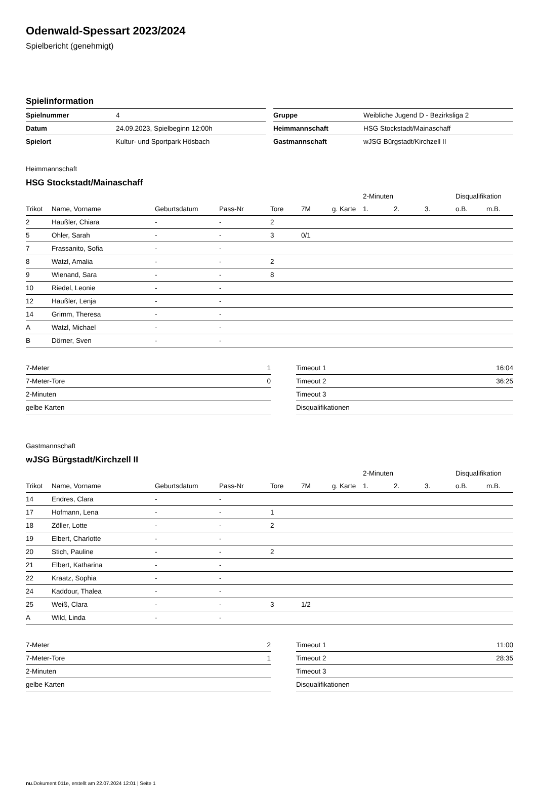Odenwald-Spessart 2023/2024
Spielbericht (genehmigt)
Spielinformation
| Spielnummer | 4 |
| Datum | 24.09.2023, Spielbeginn 12:00h |
| Spielort | Kultur- und Sportpark Hösbach |
| Gruppe | Weibliche Jugend D - Bezirksliga 2 |
| Heimmannschaft | HSG Stockstadt/Mainaschaff |
| Gastmannschaft | wJSG Bürgstadt/Kirchzell II |
Heimmannschaft
HSG Stockstadt/Mainaschaff
| | | | | | | | 2-Minuten | | | Disqualifikation | |
| --- | --- | --- | --- | --- | --- | --- | --- | --- | --- | --- | --- |
| Trikot | Name, Vorname | Geburtsdatum | Pass-Nr | Tore | 7M | g. Karte | 1. | 2. | 3. | o.B. | m.B. |
| 2 | Haußler, Chiara | - | - | 2 | | | | | | | |
| 5 | Ohler, Sarah | - | - | 3 | 0/1 | | | | | | |
| 7 | Frassanito, Sofia | - | - | | | | | | | | |
| 8 | Watzl, Amalia | - | - | 2 | | | | | | | |
| 9 | Wienand, Sara | - | - | 8 | | | | | | | |
| 10 | Riedel, Leonie | - | - | | | | | | | | |
| 12 | Haußler, Lenja | - | - | | | | | | | | |
| 14 | Grimm, Theresa | - | - | | | | | | | | |
| A | Watzl, Michael | - | - | | | | | | | | |
| B | Dörner, Sven | - | - | | | | | | | | |
| 7-Meter | 1 |
| 7-Meter-Tore | 0 |
| 2-Minuten | |
| gelbe Karten | |
| Timeout 1 | 16:04 |
| Timeout 2 | 36:25 |
| Timeout 3 | |
| Disqualifikationen | |
Gastmannschaft
wJSG Bürgstadt/Kirchzell II
| | | | | | | | 2-Minuten | | | Disqualifikation | |
| --- | --- | --- | --- | --- | --- | --- | --- | --- | --- | --- | --- |
| Trikot | Name, Vorname | Geburtsdatum | Pass-Nr | Tore | 7M | g. Karte | 1. | 2. | 3. | o.B. | m.B. |
| 14 | Endres, Clara | - | - | | | | | | | | |
| 17 | Hofmann, Lena | - | - | 1 | | | | | | | |
| 18 | Zöller, Lotte | - | - | 2 | | | | | | | |
| 19 | Elbert, Charlotte | - | - | | | | | | | | |
| 20 | Stich, Pauline | - | - | 2 | | | | | | | |
| 21 | Elbert, Katharina | - | - | | | | | | | | |
| 22 | Kraatz, Sophia | - | - | | | | | | | | |
| 24 | Kaddour, Thalea | - | - | | | | | | | | |
| 25 | Weiß, Clara | - | - | 3 | 1/2 | | | | | | |
| A | Wild, Linda | - | - | | | | | | | | |
| 7-Meter | 2 |
| 7-Meter-Tore | 1 |
| 2-Minuten | |
| gelbe Karten | |
| Timeout 1 | 11:00 |
| Timeout 2 | 28:35 |
| Timeout 3 | |
| Disqualifikationen | |
nu.Dokument 011e, erstellt am 22.07.2024 12:01 | Seite 1